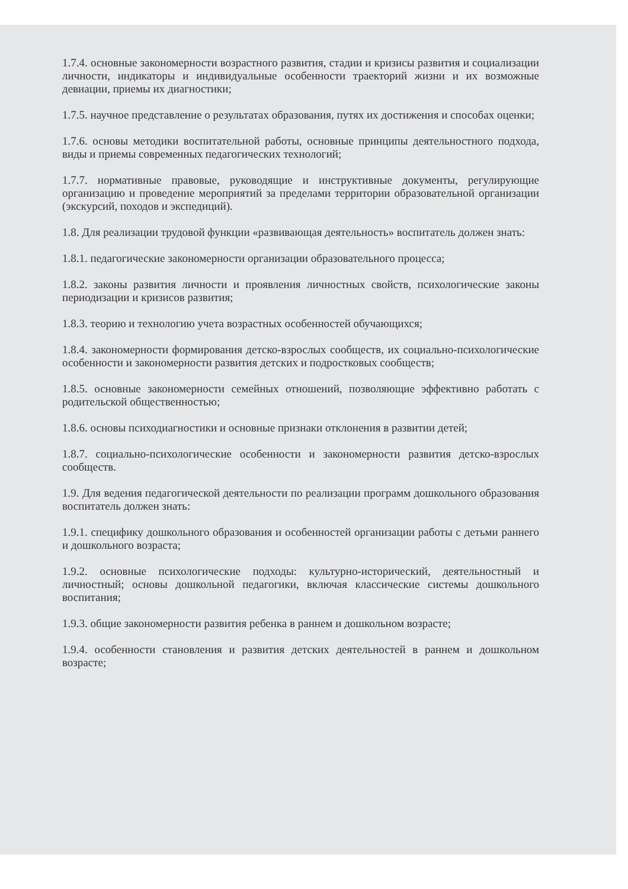1.7.4. основные закономерности возрастного развития, стадии и кризисы развития и социализации личности, индикаторы и индивидуальные особенности траекторий жизни и их возможные девиации, приемы их диагностики;
1.7.5. научное представление о результатах образования, путях их достижения и способах оценки;
1.7.6. основы методики воспитательной работы, основные принципы деятельностного подхода, виды и приемы современных педагогических технологий;
1.7.7. нормативные правовые, руководящие и инструктивные документы, регулирующие организацию и проведение мероприятий за пределами территории образовательной организации (экскурсий, походов и экспедиций).
1.8. Для реализации трудовой функции «развивающая деятельность» воспитатель должен знать:
1.8.1. педагогические закономерности организации образовательного процесса;
1.8.2. законы развития личности и проявления личностных свойств, психологические законы периодизации и кризисов развития;
1.8.3. теорию и технологию учета возрастных особенностей обучающихся;
1.8.4. закономерности формирования детско-взрослых сообществ, их социально-психологические особенности и закономерности развития детских и подростковых сообществ;
1.8.5. основные закономерности семейных отношений, позволяющие эффективно работать с родительской общественностью;
1.8.6. основы психодиагностики и основные признаки отклонения в развитии детей;
1.8.7. социально-психологические особенности и закономерности развития детско-взрослых сообществ.
1.9. Для ведения педагогической деятельности по реализации программ дошкольного образования воспитатель должен знать:
1.9.1. специфику дошкольного образования и особенностей организации работы с детьми раннего и дошкольного возраста;
1.9.2. основные психологические подходы: культурно-исторический, деятельностный и личностный; основы дошкольной педагогики, включая классические системы дошкольного воспитания;
1.9.3. общие закономерности развития ребенка в раннем и дошкольном возрасте;
1.9.4. особенности становления и развития детских деятельностей в раннем и дошкольном возрасте;